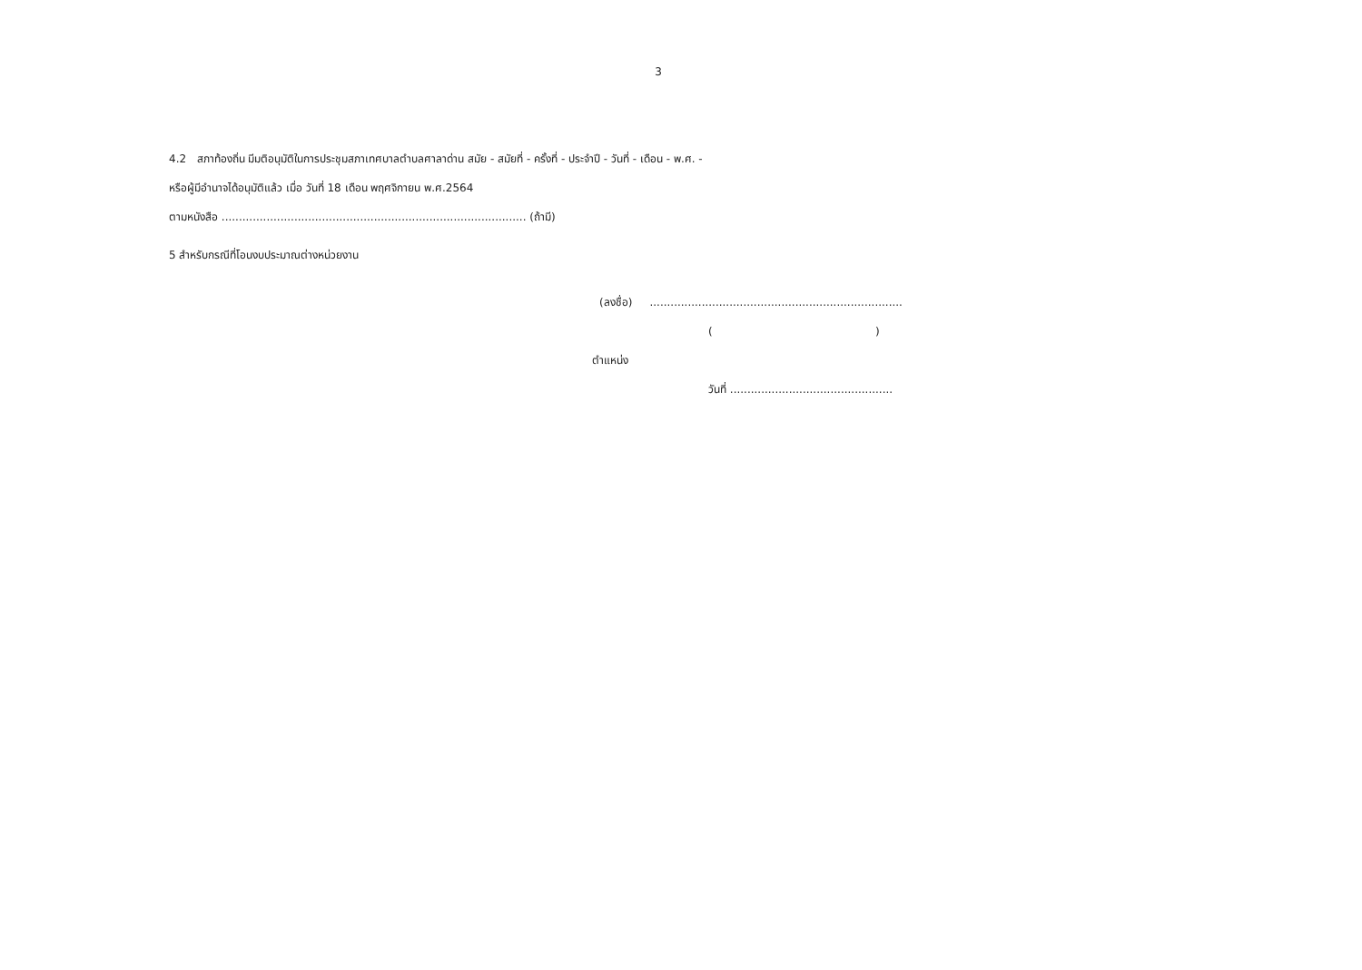3
4.2 สภาท้องถิ่น มีมติอนุมัติในการประชุมสภาเทศบาลตำบลศาลาด่าน สมัย - สมัยที่ - ครั้งที่ - ประจำปี - วันที่ - เดือน - พ.ศ. -
หรือผู้มีอำนาจได้อนุมัติแล้ว เมื่อ วันที่ 18 เดือน พฤศจิกายน พ.ศ.2564
ตามหนังสือ ........................................................................................ (ถ้ามี)
5 สำหรับกรณีที่โอนงบประมาณต่างหน่วยงาน
(ลงชื่อ) .........................................................................
( )
ตำแหน่ง
วันที่ ...............................................